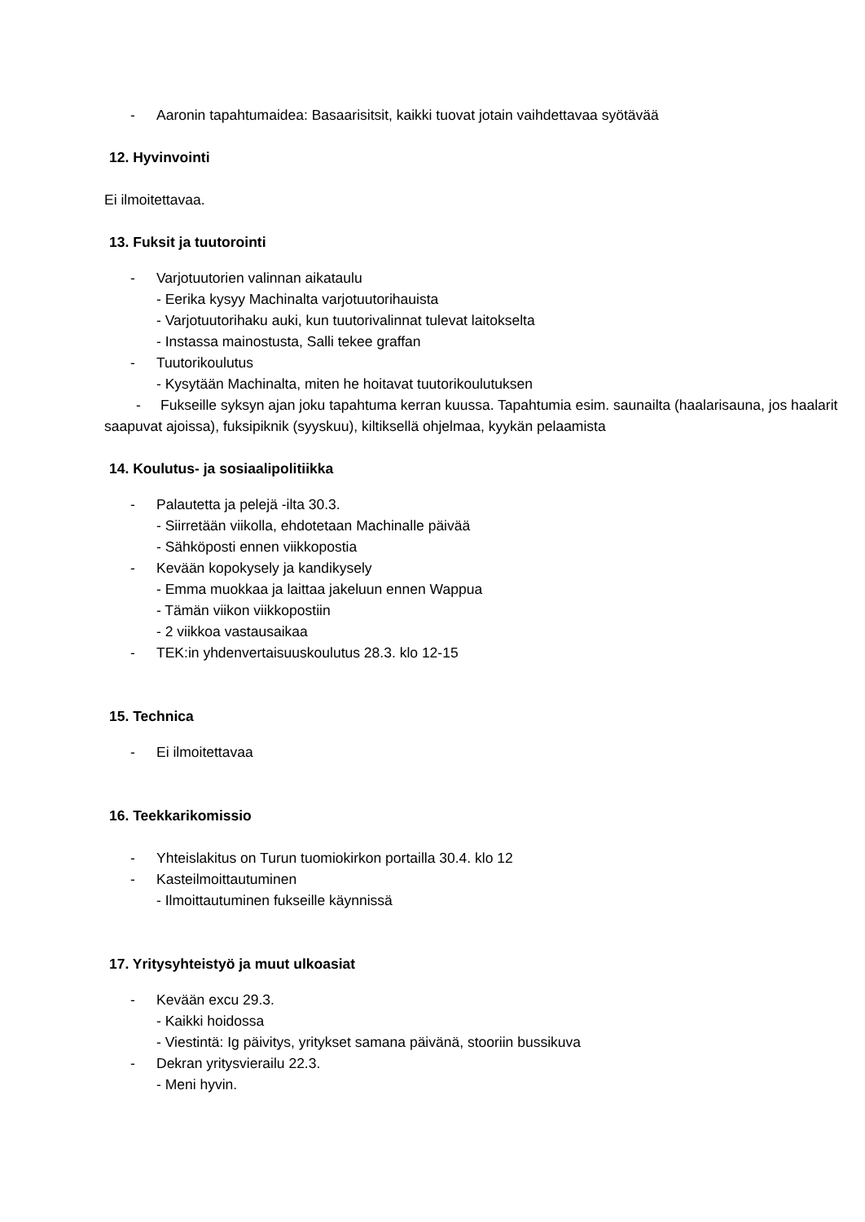- Aaronin tapahtumaidea: Basaarisitsit, kaikki tuovat jotain vaihdettavaa syötävää
12. Hyvinvointi
Ei ilmoitettavaa.
13. Fuksit ja tuutorointi
- Varjotuutorien valinnan aikataulu
- Eerika kysyy Machinalta varjotuutorihauista
- Varjotuutorihaku auki, kun tuutorivalinnat tulevat laitokselta
- Instassa mainostusta, Salli tekee graffan
- Tuutorikoulutus
- Kysytään Machinalta, miten he hoitavat tuutorikoulutuksen
- Fukseille syksyn ajan joku tapahtuma kerran kuussa. Tapahtumia esim. saunailta (haalarisauna, jos haalarit saapuvat ajoissa), fuksipiknik (syyskuu), kiltiksellä ohjelmaa, kyykän pelaamista
14. Koulutus- ja sosiaalipolitiikka
- Palautetta ja pelejä -ilta 30.3.
- Siirretään viikolla, ehdotetaan Machinalle päivää
- Sähköposti ennen viikkopostia
- Kevään kopokysely ja kandikysely
- Emma muokkaa ja laittaa jakeluun ennen Wappua
- Tämän viikon viikkopostiin
- 2 viikkoa vastausaikaa
- TEK:in yhdenvertaisuuskoulutus 28.3. klo 12-15
15. Technica
- Ei ilmoitettavaa
16. Teekkarikomissio
- Yhteislakitus on Turun tuomiokirkon portailla 30.4. klo 12
- Kasteilmoittautuminen
- Ilmoittautuminen fukseille käynnissä
17. Yritysyhteistyö ja muut ulkoasiat
- Kevään excu 29.3.
- Kaikki hoidossa
- Viestintä: Ig päivitys, yritykset samana päivänä, stooriin bussikuva
- Dekran yritysvierailu 22.3.
- Meni hyvin.